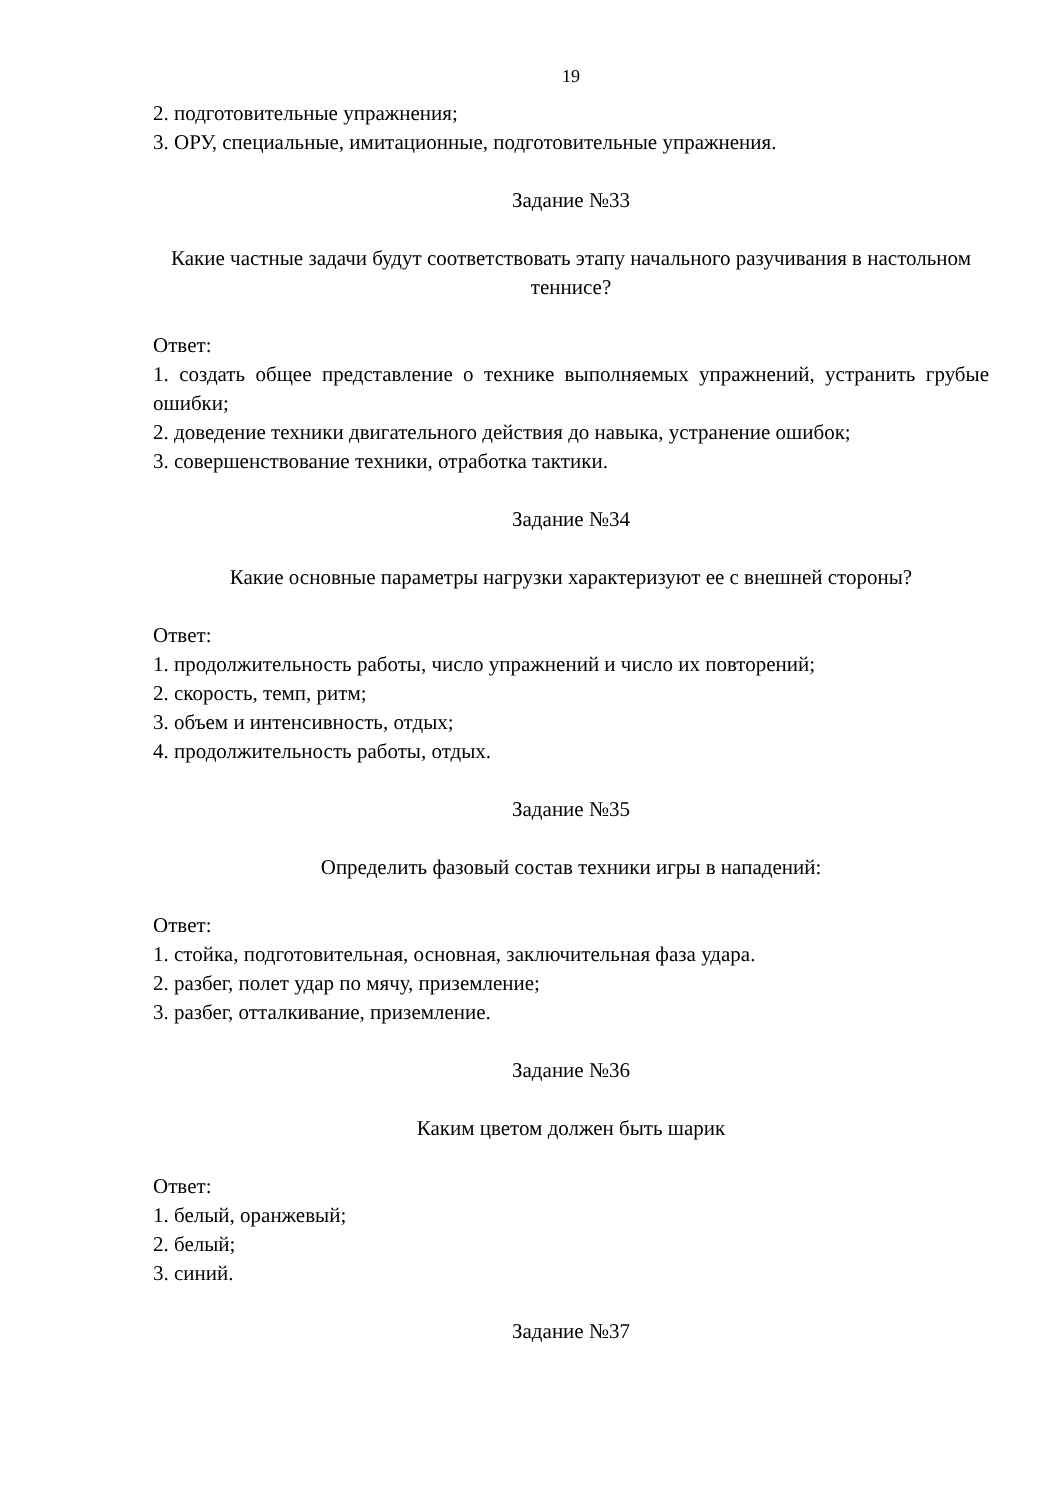19
2. подготовительные упражнения;
3. ОРУ, специальные, имитационные, подготовительные упражнения.
Задание №33
Какие частные задачи будут соответствовать этапу начального разучивания в настольном теннисе?
Ответ:
1. создать общее представление о технике выполняемых упражнений, устранить грубые ошибки;
2. доведение техники двигательного действия до навыка, устранение ошибок;
3. совершенствование техники, отработка тактики.
Задание №34
Какие основные параметры нагрузки характеризуют ее с внешней стороны?
Ответ:
1. продолжительность работы, число упражнений и число их повторений;
2. скорость, темп, ритм;
3. объем и интенсивность, отдых;
4. продолжительность работы, отдых.
Задание №35
Определить фазовый состав техники игры в нападений:
Ответ:
1. стойка, подготовительная, основная, заключительная фаза удара.
2. разбег, полет удар по мячу, приземление;
3. разбег, отталкивание, приземление.
Задание №36
Каким цветом должен быть шарик
Ответ:
1. белый, оранжевый;
2. белый;
3. синий.
Задание №37